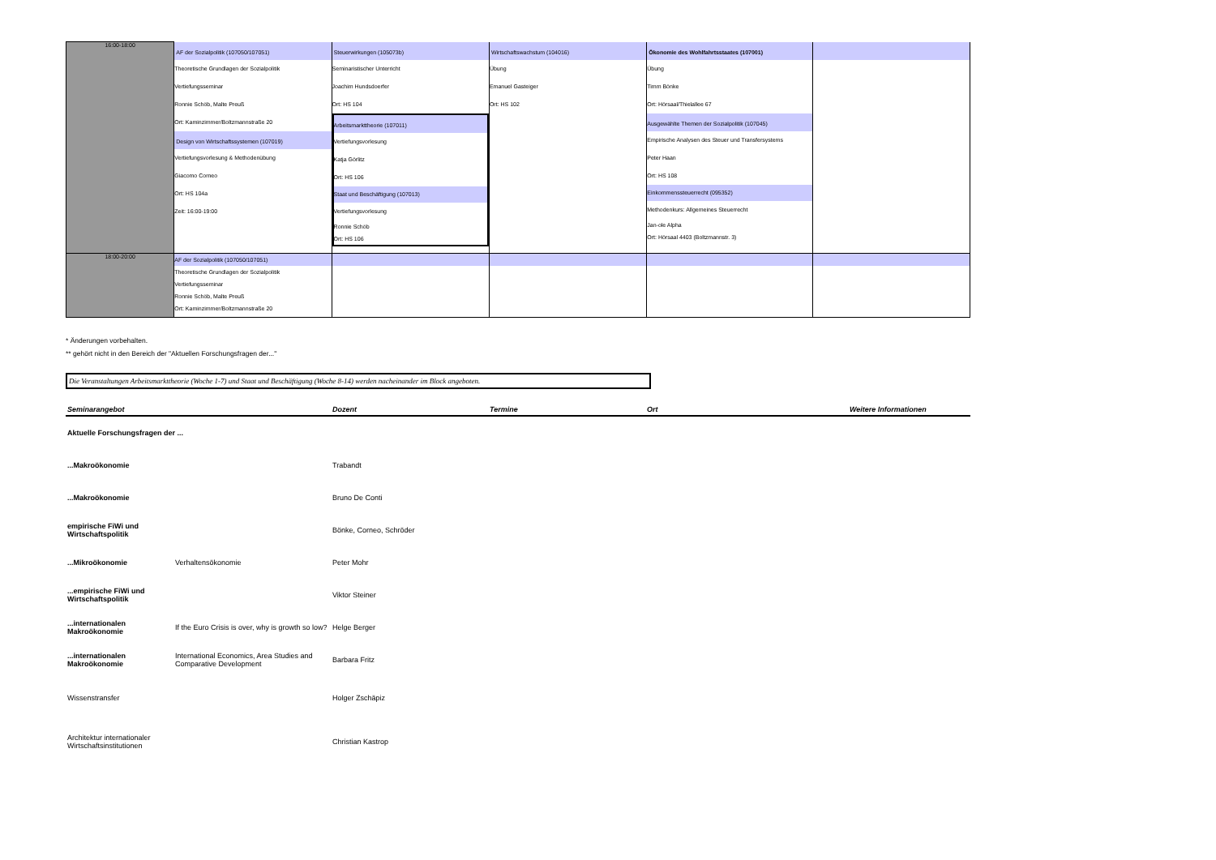| 16:00-18:00 | AF der Sozialpolitik (107050/107051) Theoretische Grundlagen der Sozialpolitik Vertiefungsseminar Ronnie Schöb, Malte Preuß Ort: Kaminzimmer/Boltzmannstraße 20 Design von Wirtschaftssystemen (107019) Vertiefungsvorlesung & Methodenübung Giacomo Corneo Ort: HS 104a Zeit: 16:00-19:00 | Steuerwirkungen (105073b) Seminaristischer Unterricht Joachim Hundsdoerfer Ort: HS 104 Arbeitsmarkttheorie (107011) Vertiefungsvorlesung Katja Görlitz Ort: HS 106 Staat und Beschäftigung (107013) Vertiefungsvorlesung Ronnie Schöb Ort: HS 106 | Wirtschaftswachstum (104016) Übung Emanuel Gasteiger Ort: HS 102 | Ökonomie des Wohlfahrtsstaates (107001) Übung Timm Bönke Ort: Hörsaal/Thielallee 67 Ausgewählte Themen der Sozialpolitik (107045) Empirische Analysen des Steuer und Transfersystems Peter Haan Ort: HS 108 Einkommenssteuerrecht (095352) Methodenkurs: Allgemeines Steuerrecht Jan-ole Alpha Ort: Hörsaal 4403 (Boltzmannstr. 3) | |
| 18:00-20:00 | AF der Sozialpolitik (107050/107051) Theoretische Grundlagen der Sozialpolitik Vertiefungsseminar Ronnie Schöb, Malte Preuß Ort: Kaminzimmer/Boltzmannstraße 20 | | | | |
* Änderungen vorbehalten.
** gehört nicht in den Bereich der "Aktuellen Forschungsfragen der..."
Die Veranstaltungen Arbeitsmarkttheorie (Woche 1-7) und Staat und Beschäftigung (Woche 8-14) werden nacheinander im Block angeboten.
| Seminarangebot | | Dozent | Termine | Ort | Weitere Informationen |
| --- | --- | --- | --- | --- | --- |
| Aktuelle Forschungsfragen der ... | | | | | |
| ...Makroökonomie | | Trabandt | | | |
| ...Makroökonomie | | Bruno De Conti | | | |
| empirische FiWi und Wirtschaftspolitik | | Bönke, Corneo, Schröder | | | |
| ...Mikroökonomie | Verhaltensökonomie | Peter Mohr | | | |
| ...empirische FiWi und Wirtschaftspolitik | | Viktor Steiner | | | |
| ...internationalen Makroökonomie | If the Euro Crisis is over, why is growth so low? | Helge Berger | | | |
| ...internationalen Makroökonomie | International Economics, Area Studies and Comparative Development | Barbara Fritz | | | |
| Wissenstransfer | | Holger Zschäpiz | | | |
| Architektur internationaler Wirtschaftsinstitutionen | | Christian Kastrop | | | |